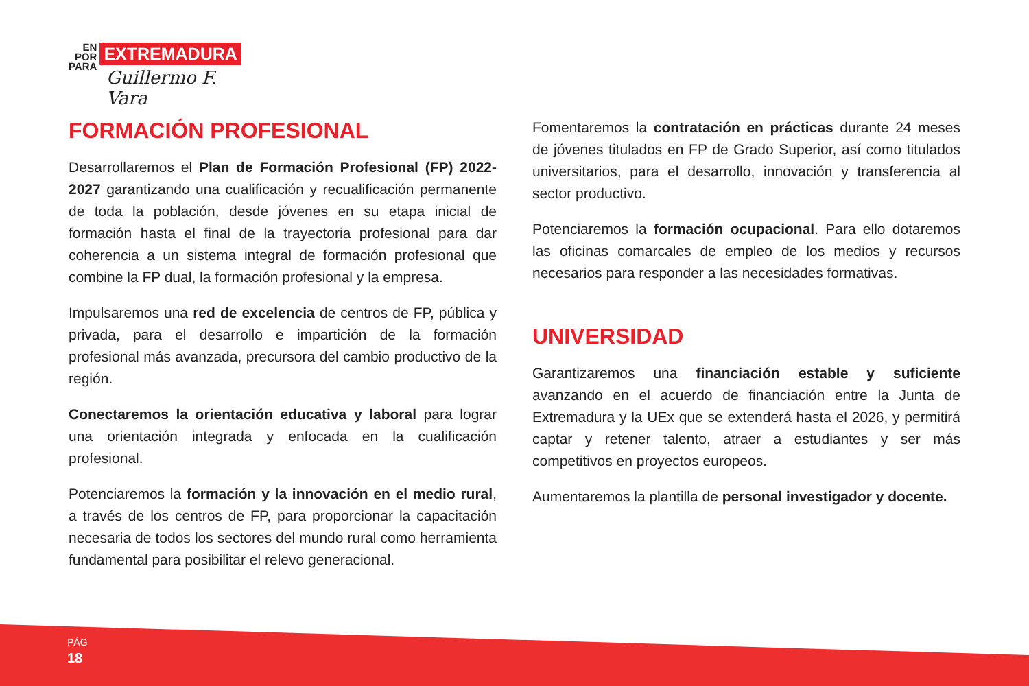EN
POR
PARA
EXTREMADURA
Guillermo F. Vara
FORMACIÓN PROFESIONAL
Desarrollaremos el Plan de Formación Profesional (FP) 2022-2027 garantizando una cualificación y recualificación permanente de toda la población, desde jóvenes en su etapa inicial de formación hasta el final de la trayectoria profesional para dar coherencia a un sistema integral de formación profesional que combine la FP dual, la formación profesional y la empresa.
Impulsaremos una red de excelencia de centros de FP, pública y privada, para el desarrollo e impartición de la formación profesional más avanzada, precursora del cambio productivo de la región.
Conectaremos la orientación educativa y laboral para lograr una orientación integrada y enfocada en la cualificación profesional.
Potenciaremos la formación y la innovación en el medio rural, a través de los centros de FP, para proporcionar la capacitación necesaria de todos los sectores del mundo rural como herramienta fundamental para posibilitar el relevo generacional.
Fomentaremos la contratación en prácticas durante 24 meses de jóvenes titulados en FP de Grado Superior, así como titulados universitarios, para el desarrollo, innovación y transferencia al sector productivo.
Potenciaremos la formación ocupacional. Para ello dotaremos las oficinas comarcales de empleo de los medios y recursos necesarios para responder a las necesidades formativas.
UNIVERSIDAD
Garantizaremos una financiación estable y suficiente avanzando en el acuerdo de financiación entre la Junta de Extremadura y la UEx que se extenderá hasta el 2026, y permitirá captar y retener talento, atraer a estudiantes y ser más competitivos en proyectos europeos.
Aumentaremos la plantilla de personal investigador y docente.
PÁG
18